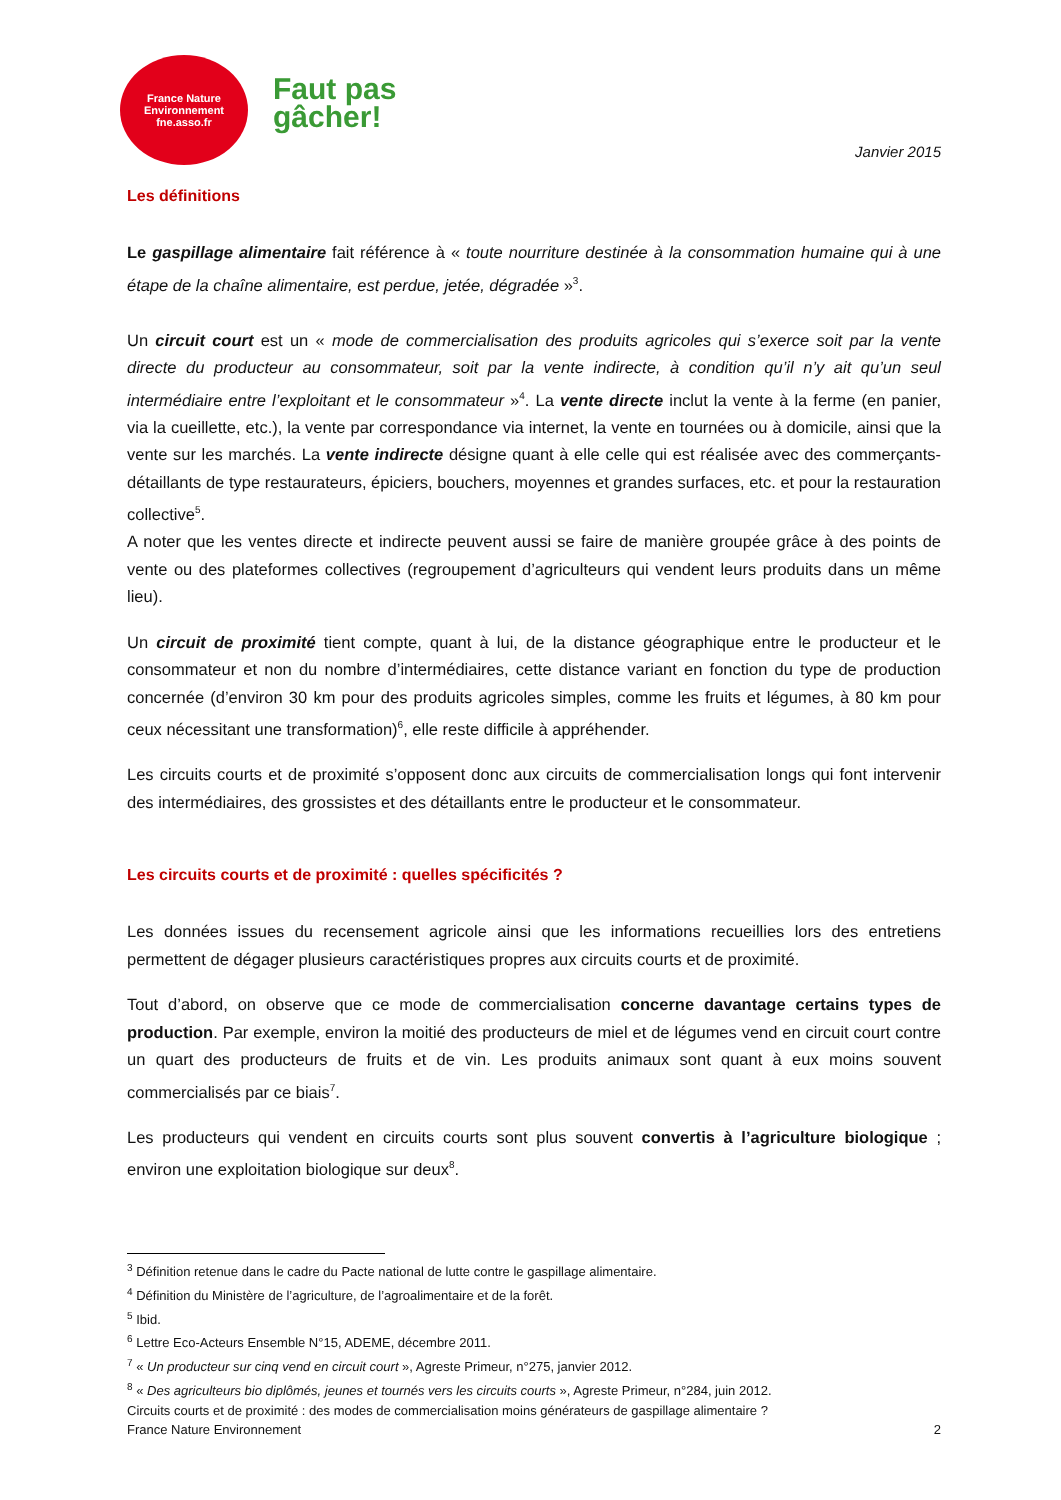France Nature
Environnement
fne.asso.fr
Faut pas
gâcher!
Janvier 2015
Les définitions
Le gaspillage alimentaire fait référence à « toute nourriture destinée à la consommation humaine qui à une étape de la chaîne alimentaire, est perdue, jetée, dégradée »<sup>3</sup>.
Un circuit court est un « mode de commercialisation des produits agricoles qui s’exerce soit par la vente directe du producteur au consommateur, soit par la vente indirecte, à condition qu’il n’y ait qu’un seul intermédiaire entre l’exploitant et le consommateur »<sup>4</sup>. La vente directe inclut la vente à la ferme (en panier, via la cueillette, etc.), la vente par correspondance via internet, la vente en tournées ou à domicile, ainsi que la vente sur les marchés. La vente indirecte désigne quant à elle celle qui est réalisée avec des commerçants-détaillants de type restaurateurs, épiciers, bouchers, moyennes et grandes surfaces, etc. et pour la restauration collective<sup>5</sup>.
A noter que les ventes directe et indirecte peuvent aussi se faire de manière groupée grâce à des points de vente ou des plateformes collectives (regroupement d’agriculteurs qui vendent leurs produits dans un même lieu).
Un circuit de proximité tient compte, quant à lui, de la distance géographique entre le producteur et le consommateur et non du nombre d’intermédiaires, cette distance variant en fonction du type de production concernée (d’environ 30 km pour des produits agricoles simples, comme les fruits et légumes, à 80 km pour ceux nécessitant une transformation)<sup>6</sup>, elle reste difficile à appréhender.
Les circuits courts et de proximité s’opposent donc aux circuits de commercialisation longs qui font intervenir des intermédiaires, des grossistes et des détaillants entre le producteur et le consommateur.
Les circuits courts et de proximité : quelles spécificités ?
Les données issues du recensement agricole ainsi que les informations recueillies lors des entretiens permettent de dégager plusieurs caractéristiques propres aux circuits courts et de proximité.
Tout d’abord, on observe que ce mode de commercialisation concerne davantage certains types de production. Par exemple, environ la moitié des producteurs de miel et de légumes vend en circuit court contre un quart des producteurs de fruits et de vin. Les produits animaux sont quant à eux moins souvent commercialisés par ce biais<sup>7</sup>.
Les producteurs qui vendent en circuits courts sont plus souvent convertis à l’agriculture biologique ; environ une exploitation biologique sur deux<sup>8</sup>.
<sup>3</sup> Définition retenue dans le cadre du Pacte national de lutte contre le gaspillage alimentaire.
<sup>4</sup> Définition du Ministère de l’agriculture, de l’agroalimentaire et de la forêt.
<sup>5</sup> Ibid.
<sup>6</sup> Lettre Eco-Acteurs Ensemble N°15, ADEME, décembre 2011.
<sup>7</sup> « Un producteur sur cinq vend en circuit court », Agreste Primeur, n°275, janvier 2012.
<sup>8</sup> « Des agriculteurs bio diplômés, jeunes et tournés vers les circuits courts », Agreste Primeur, n°284, juin 2012.
Circuits courts et de proximité : des modes de commercialisation moins générateurs de gaspillage alimentaire ?
France Nature Environnement 2